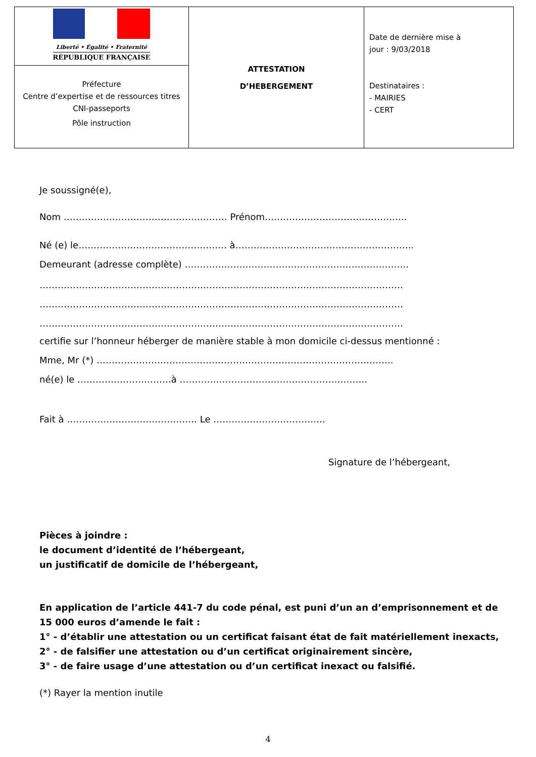| Liberté • Égalité • Fraternité RÉPUBLIQUE FRANÇAISE | ATTESTATION D’HEBERGEMENT | Date de dernière mise à jour : 9/03/2018 Destinataires : - MAIRIES - CERT |
| Préfecture Centre d’expertise et de ressources titres CNI-passeports Pôle instruction | | |
Je soussigné(e),
Nom ……………………………………………… Prénom………………………………………..
Né (e) le…………………………………………. à…………………………………………………..
Demeurant (adresse complète) ………………………………………………………………..
…………………………………………………………………………………………………………
…………………………………………………………………………………………………………
…………………………………………………………………………………………………………
certifie sur l’honneur héberger de manière stable à mon domicile ci-dessus mentionné :
Mme, Mr (*) ……………………………………………………………………………………..
né(e) le ………………………….à ……………………………………………………..
Fait à ……………………………………. Le …………………………….…
Signature de l’hébergeant,
Pièces à joindre :
le document d’identité de l’hébergeant,
un justificatif de domicile de l’hébergeant,
En application de l’article 441-7 du code pénal, est puni d’un an d’emprisonnement et de 15 000 euros d’amende le fait :
1° - d’établir une attestation ou un certificat faisant état de fait matériellement inexacts,
2° - de falsifier une attestation ou d’un certificat originairement sincère,
3° - de faire usage d’une attestation ou d’un certificat inexact ou falsifié.
(*) Rayer la mention inutile
4